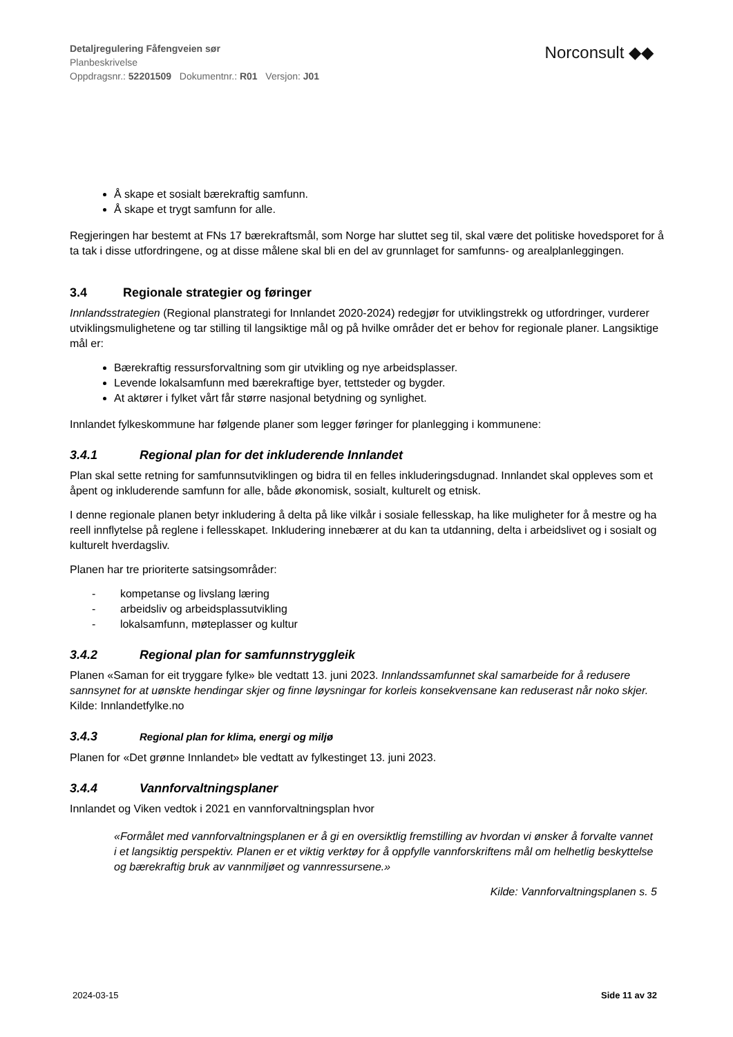Detaljregulering Fåfengveien sør
Planbeskrivelse
Oppdragsnr.: 52201509 Dokumentnr.: R01 Versjon: J01
Norconsult ◆◆
Å skape et sosialt bærekraftig samfunn.
Å skape et trygt samfunn for alle.
Regjeringen har bestemt at FNs 17 bærekraftsmål, som Norge har sluttet seg til, skal være det politiske hovedsporet for å ta tak i disse utfordringene, og at disse målene skal bli en del av grunnlaget for samfunns- og arealplanleggingen.
3.4 Regionale strategier og føringer
Innlandsstrategien (Regional planstrategi for Innlandet 2020-2024) redegjør for utviklingstrekk og utfordringer, vurderer utviklingsmulighetene og tar stilling til langsiktige mål og på hvilke områder det er behov for regionale planer. Langsiktige mål er:
Bærekraftig ressursforvaltning som gir utvikling og nye arbeidsplasser.
Levende lokalsamfunn med bærekraftige byer, tettsteder og bygder.
At aktører i fylket vårt får større nasjonal betydning og synlighet.
Innlandet fylkeskommune har følgende planer som legger føringer for planlegging i kommunene:
3.4.1 Regional plan for det inkluderende Innlandet
Plan skal sette retning for samfunnsutviklingen og bidra til en felles inkluderingsdugnad. Innlandet skal oppleves som et åpent og inkluderende samfunn for alle, både økonomisk, sosialt, kulturelt og etnisk.
I denne regionale planen betyr inkludering å delta på like vilkår i sosiale fellesskap, ha like muligheter for å mestre og ha reell innflytelse på reglene i fellesskapet. Inkludering innebærer at du kan ta utdanning, delta i arbeidslivet og i sosialt og kulturelt hverdagsliv.
Planen har tre prioriterte satsingsområder:
- kompetanse og livslang læring
- arbeidsliv og arbeidsplassutvikling
- lokalsamfunn, møteplasser og kultur
3.4.2 Regional plan for samfunnstryggleik
Planen «Saman for eit tryggare fylke» ble vedtatt 13. juni 2023. Innlandssamfunnet skal samarbeide for å redusere sannsynet for at uønskte hendingar skjer og finne løysningar for korleis konsekvensane kan reduserast når noko skjer. Kilde: Innlandetfylke.no
3.4.3 Regional plan for klima, energi og miljø
Planen for «Det grønne Innlandet» ble vedtatt av fylkestinget 13. juni 2023.
3.4.4 Vannforvaltningsplaner
Innlandet og Viken vedtok i 2021 en vannforvaltningsplan hvor
«Formålet med vannforvaltningsplanen er å gi en oversiktlig fremstilling av hvordan vi ønsker å forvalte vannet i et langsiktig perspektiv. Planen er et viktig verktøy for å oppfylle vannforskriftens mål om helhetlig beskyttelse og bærekraftig bruk av vannmiljøet og vannressursene.»
Kilde: Vannforvaltningsplanen s. 5
2024-03-15 Side 11 av 32